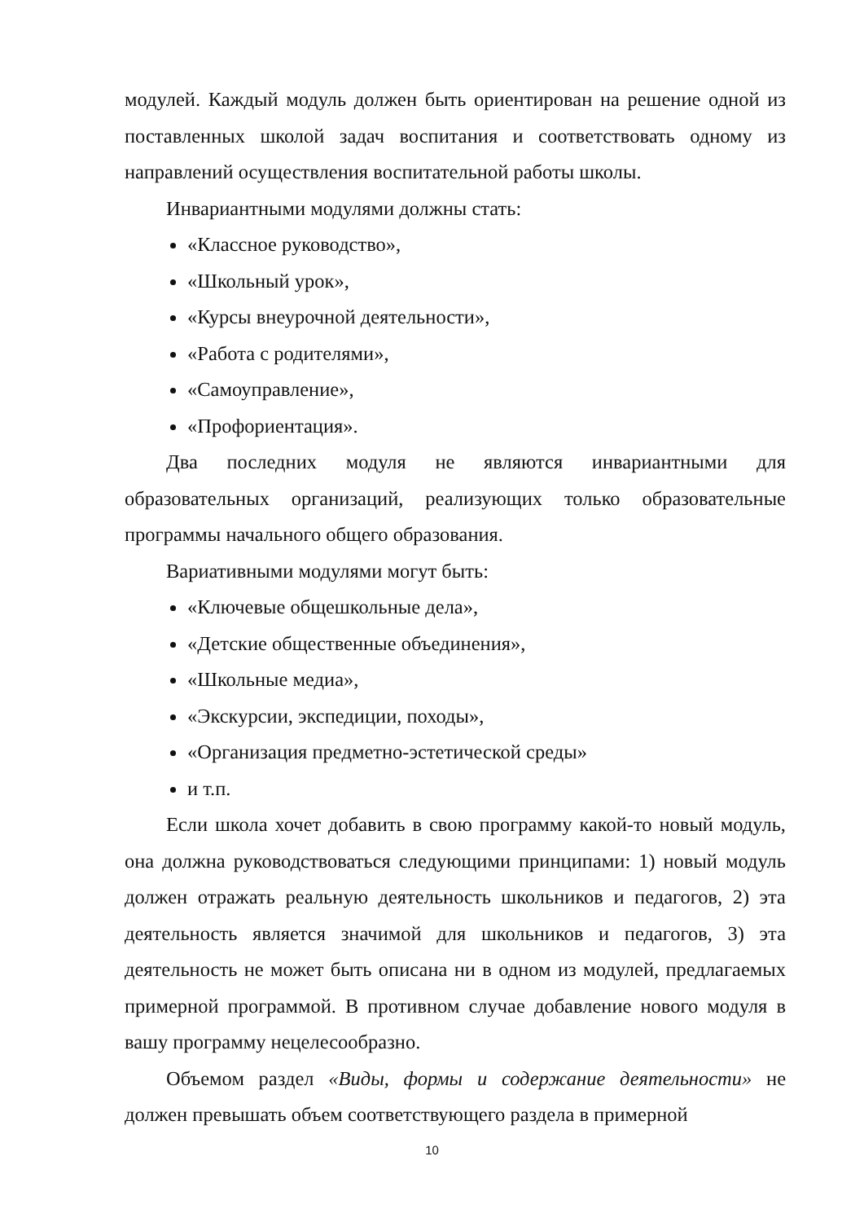модулей. Каждый модуль должен быть ориентирован на решение одной из поставленных школой задач воспитания и соответствовать одному из направлений осуществления воспитательной работы школы.
Инвариантными модулями должны стать:
«Классное руководство»,
«Школьный урок»,
«Курсы внеурочной деятельности»,
«Работа с родителями»,
«Самоуправление»,
«Профориентация».
Два последних модуля не являются инвариантными для образовательных организаций, реализующих только образовательные программы начального общего образования.
Вариативными модулями могут быть:
«Ключевые общешкольные дела»,
«Детские общественные объединения»,
«Школьные медиа»,
«Экскурсии, экспедиции, походы»,
«Организация предметно-эстетической среды»
и т.п.
Если школа хочет добавить в свою программу какой-то новый модуль, она должна руководствоваться следующими принципами: 1) новый модуль должен отражать реальную деятельность школьников и педагогов, 2) эта деятельность является значимой для школьников и педагогов, 3) эта деятельность не может быть описана ни в одном из модулей, предлагаемых примерной программой. В противном случае добавление нового модуля в вашу программу нецелесообразно.
Объемом раздел «Виды, формы и содержание деятельности» не должен превышать объем соответствующего раздела в примерной
10